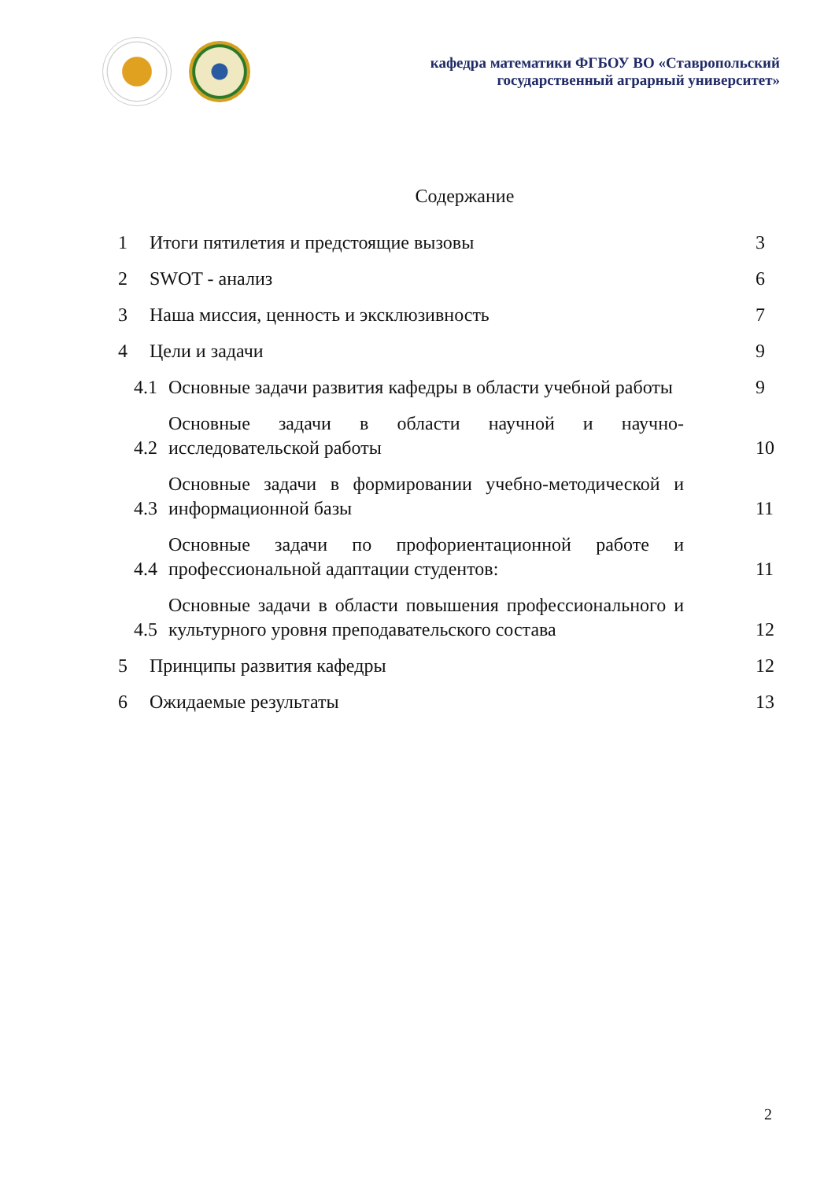кафедра математики ФГБОУ ВО «Ставропольский
государственный аграрный университет»
Содержание
1 Итоги пятилетия и предстоящие вызовы 3
2 SWOT - анализ 6
3 Наша миссия, ценность и эксклюзивность 7
4 Цели и задачи 9
4.1 Основные задачи развития кафедры в области учебной работы 9
4.2 Основные задачи в области научной и научно-исследовательской работы 10
4.3 Основные задачи в формировании учебно-методической и информационной базы 11
4.4 Основные задачи по профориентационной работе и профессиональной адаптации студентов: 11
4.5 Основные задачи в области повышения профессионального и культурного уровня преподавательского состава 12
5 Принципы развития кафедры 12
6 Ожидаемые результаты 13
2